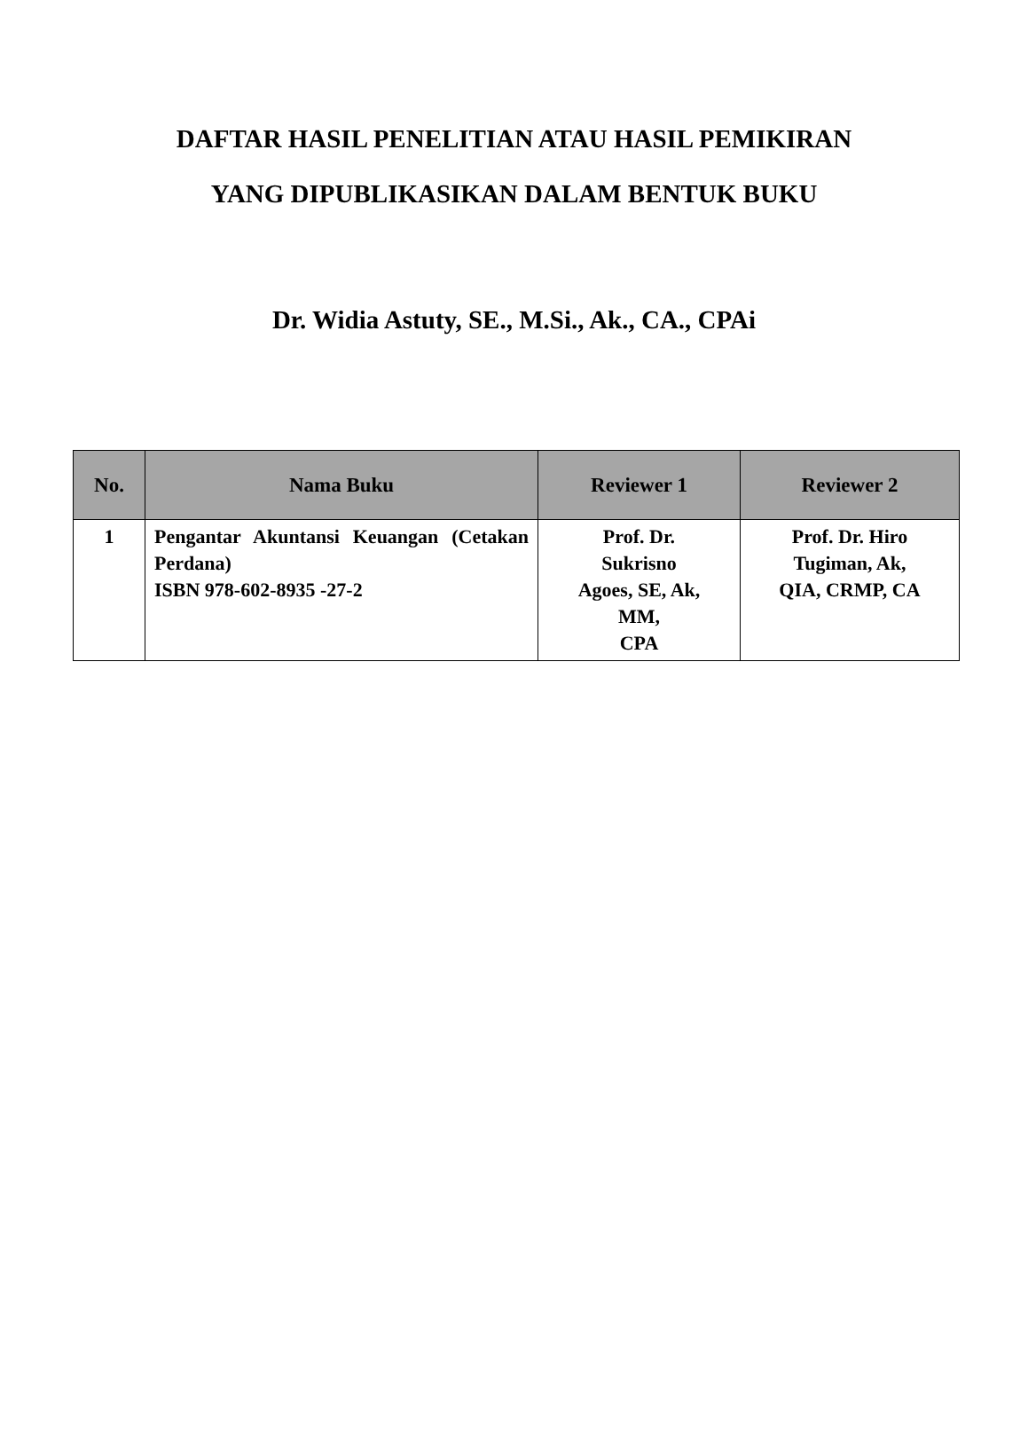DAFTAR HASIL PENELITIAN ATAU HASIL PEMIKIRAN
YANG DIPUBLIKASIKAN DALAM BENTUK BUKU
Dr. Widia Astuty, SE., M.Si., Ak., CA., CPAi
| No. | Nama Buku | Reviewer 1 | Reviewer 2 |
| --- | --- | --- | --- |
| 1 | Pengantar Akuntansi Keuangan (Cetakan Perdana) ISBN 978-602-8935 -27-2 | Prof. Dr. Sukrisno Agoes, SE, Ak, MM, CPA | Prof. Dr. Hiro Tugiman, Ak, QIA, CRMP, CA |